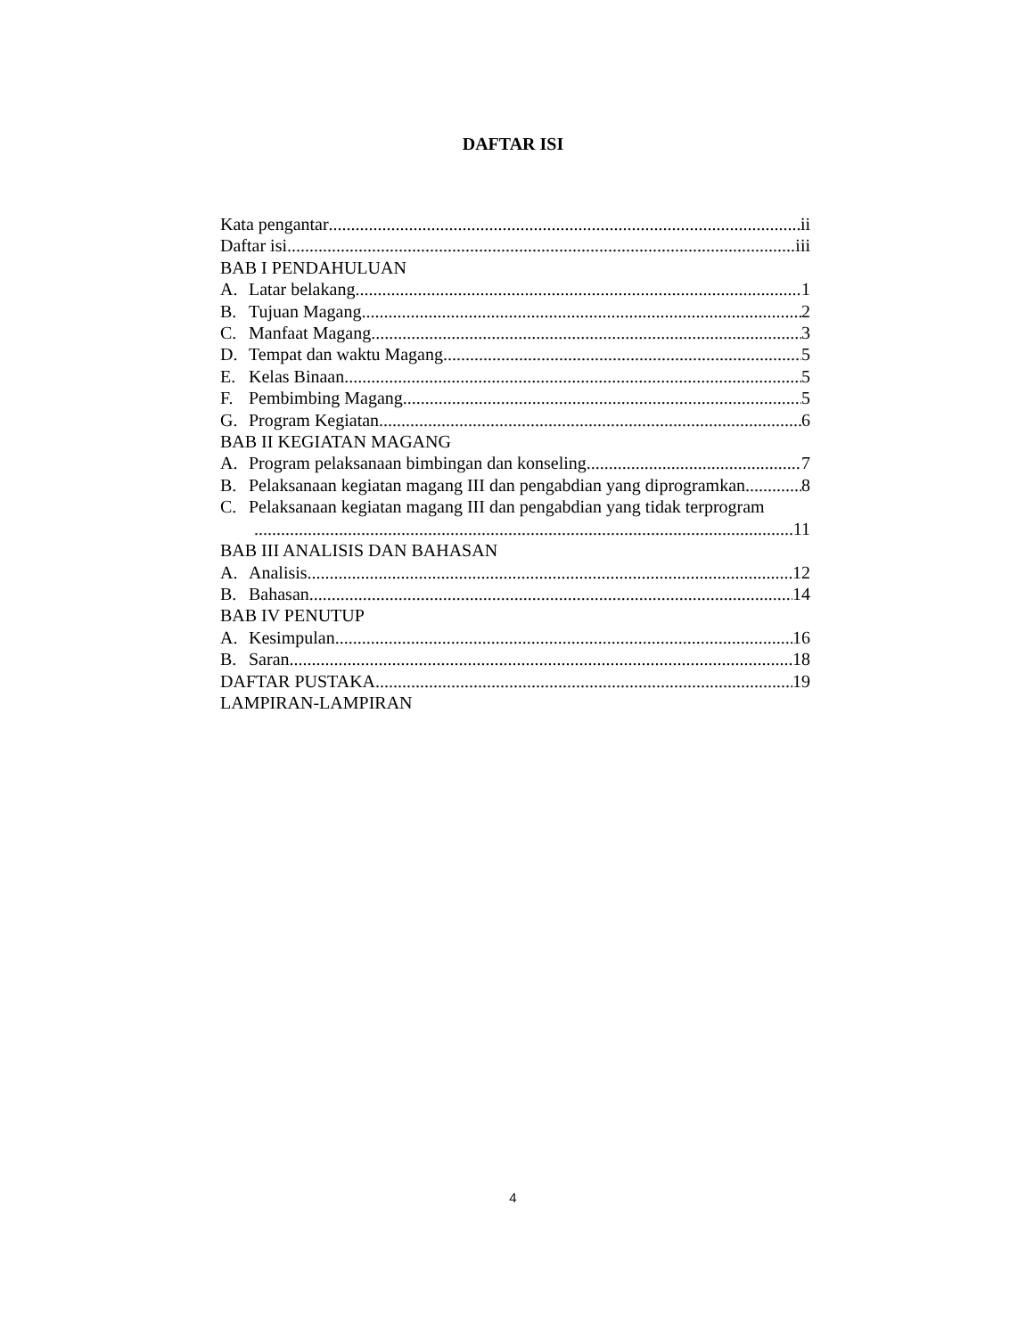DAFTAR ISI
Kata pengantar ii
Daftar isi iii
BAB I PENDAHULUAN
A. Latar belakang 1
B. Tujuan Magang 2
C. Manfaat Magang 3
D. Tempat dan waktu Magang 5
E. Kelas Binaan 5
F. Pembimbing Magang 5
G. Program Kegiatan 6
BAB II KEGIATAN MAGANG
A. Program pelaksanaan bimbingan dan konseling 7
B. Pelaksanaan kegiatan magang III dan pengabdian yang diprogramkan 8
C. Pelaksanaan kegiatan magang III dan pengabdian yang tidak terprogram
11
BAB III ANALISIS DAN BAHASAN
A. Analisis 12
B. Bahasan 14
BAB IV PENUTUP
A. Kesimpulan 16
B. Saran 18
DAFTAR PUSTAKA 19
LAMPIRAN-LAMPIRAN
4